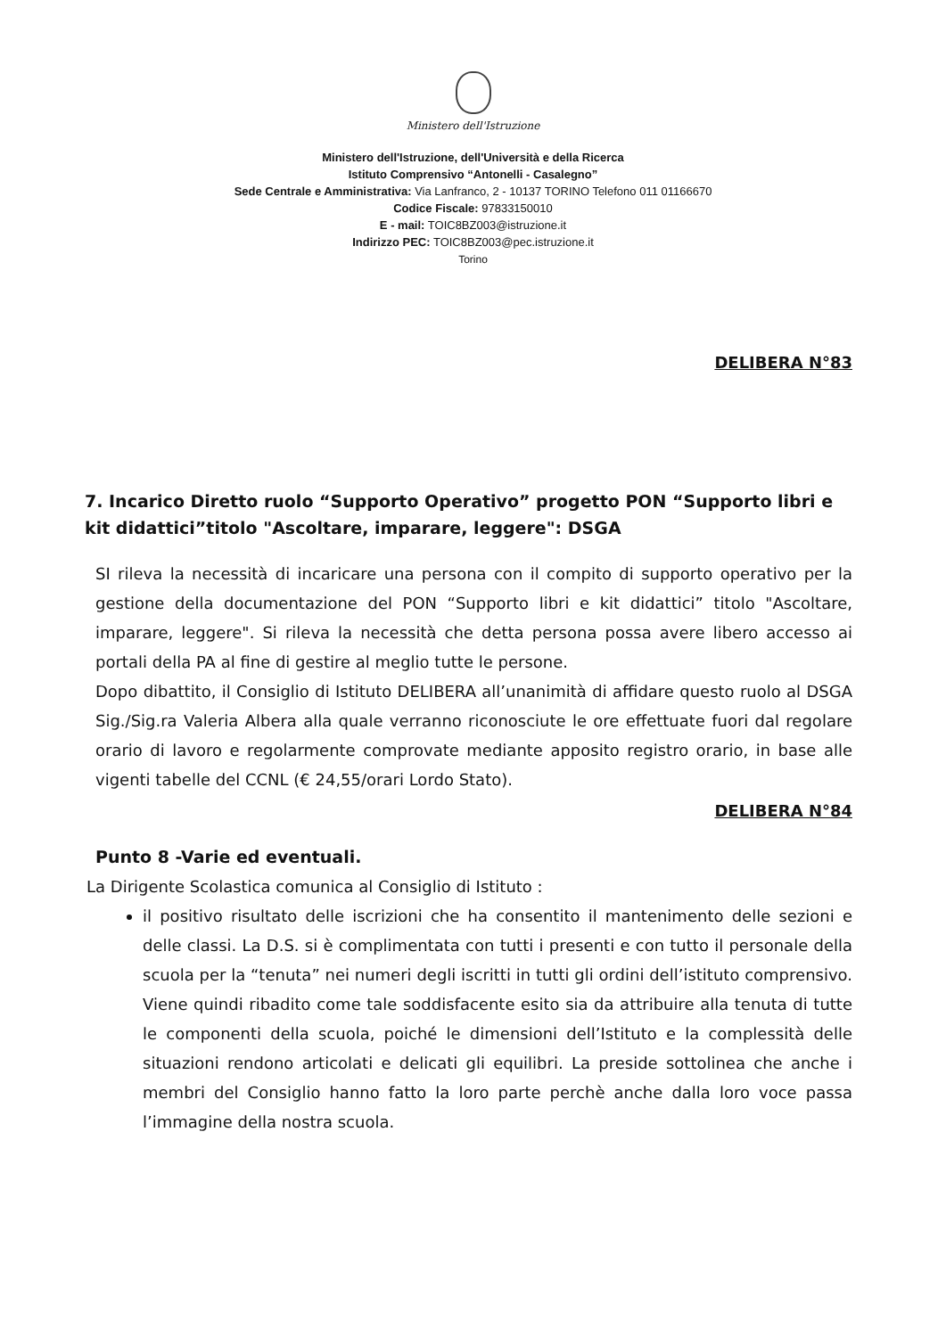Ministero dell'Istruzione
Ministero dell'Istruzione, dell'Università e della Ricerca
Istituto Comprensivo “Antonelli - Casalegno”
Sede Centrale e Amministrativa: Via Lanfranco, 2 - 10137 TORINO Telefono 011 01166670
Codice Fiscale: 97833150010
E - mail: TOIC8BZ003@istruzione.it
Indirizzo PEC: TOIC8BZ003@pec.istruzione.it
Torino
DELIBERA N°83
7. Incarico Diretto ruolo “Supporto Operativo” progetto PON “Supporto libri e kit didattici”titolo "Ascoltare, imparare, leggere": DSGA
SI rileva la necessità di incaricare una persona con il compito di supporto operativo per la gestione della documentazione del PON “Supporto libri e kit didattici” titolo "Ascoltare, imparare, leggere". Si rileva la necessità che detta persona possa avere libero accesso ai portali della PA al fine di gestire al meglio tutte le persone.
Dopo dibattito, il Consiglio di Istituto DELIBERA all’unanimità di affidare questo ruolo al DSGA Sig./Sig.ra Valeria Albera alla quale verranno riconosciute le ore effettuate fuori dal regolare orario di lavoro e regolarmente comprovate mediante apposito registro orario, in base alle vigenti tabelle del CCNL (€ 24,55/orari Lordo Stato).
DELIBERA N°84
Punto 8 -Varie ed eventuali.
La Dirigente Scolastica comunica al Consiglio di Istituto :
il positivo risultato delle iscrizioni che ha consentito il mantenimento delle sezioni e delle classi. La D.S. si è complimentata con tutti i presenti e con tutto il personale della scuola per la “tenuta” nei numeri degli iscritti in tutti gli ordini dell’istituto comprensivo. Viene quindi ribadito come tale soddisfacente esito sia da attribuire alla tenuta di tutte le componenti della scuola, poiché le dimensioni dell’Istituto e la complessità delle situazioni rendono articolati e delicati gli equilibri. La preside sottolinea che anche i membri del Consiglio hanno fatto la loro parte perchè anche dalla loro voce passa l’immagine della nostra scuola.